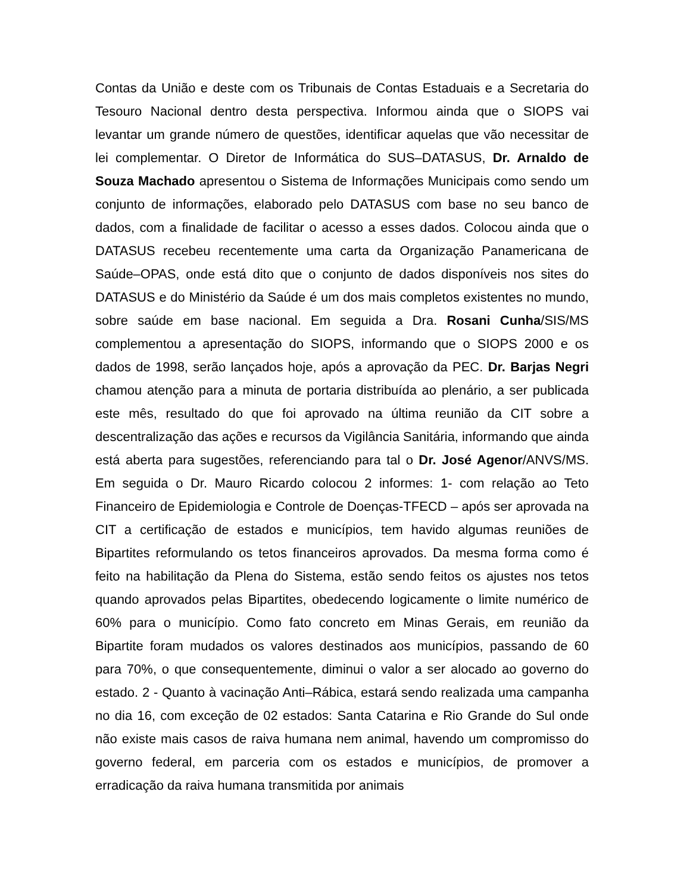Contas da União e deste com os Tribunais de Contas Estaduais e a Secretaria do Tesouro Nacional dentro desta perspectiva. Informou ainda que o SIOPS vai levantar um grande número de questões, identificar aquelas que vão necessitar de lei complementar. O Diretor de Informática do SUS–DATASUS, Dr. Arnaldo de Souza Machado apresentou o Sistema de Informações Municipais como sendo um conjunto de informações, elaborado pelo DATASUS com base no seu banco de dados, com a finalidade de facilitar o acesso a esses dados. Colocou ainda que o DATASUS recebeu recentemente uma carta da Organização Panamericana de Saúde–OPAS, onde está dito que o conjunto de dados disponíveis nos sites do DATASUS e do Ministério da Saúde é um dos mais completos existentes no mundo, sobre saúde em base nacional. Em seguida a Dra. Rosani Cunha/SIS/MS complementou a apresentação do SIOPS, informando que o SIOPS 2000 e os dados de 1998, serão lançados hoje, após a aprovação da PEC. Dr. Barjas Negri chamou atenção para a minuta de portaria distribuída ao plenário, a ser publicada este mês, resultado do que foi aprovado na última reunião da CIT sobre a descentralização das ações e recursos da Vigilância Sanitária, informando que ainda está aberta para sugestões, referenciando para tal o Dr. José Agenor/ANVS/MS. Em seguida o Dr. Mauro Ricardo colocou 2 informes: 1- com relação ao Teto Financeiro de Epidemiologia e Controle de Doenças-TFECD – após ser aprovada na CIT a certificação de estados e municípios, tem havido algumas reuniões de Bipartites reformulando os tetos financeiros aprovados. Da mesma forma como é feito na habilitação da Plena do Sistema, estão sendo feitos os ajustes nos tetos quando aprovados pelas Bipartites, obedecendo logicamente o limite numérico de 60% para o município. Como fato concreto em Minas Gerais, em reunião da Bipartite foram mudados os valores destinados aos municípios, passando de 60 para 70%, o que consequentemente, diminui o valor a ser alocado ao governo do estado. 2 - Quanto à vacinação Anti–Rábica, estará sendo realizada uma campanha no dia 16, com exceção de 02 estados: Santa Catarina e Rio Grande do Sul onde não existe mais casos de raiva humana nem animal, havendo um compromisso do governo federal, em parceria com os estados e municípios, de promover a erradicação da raiva humana transmitida por animais